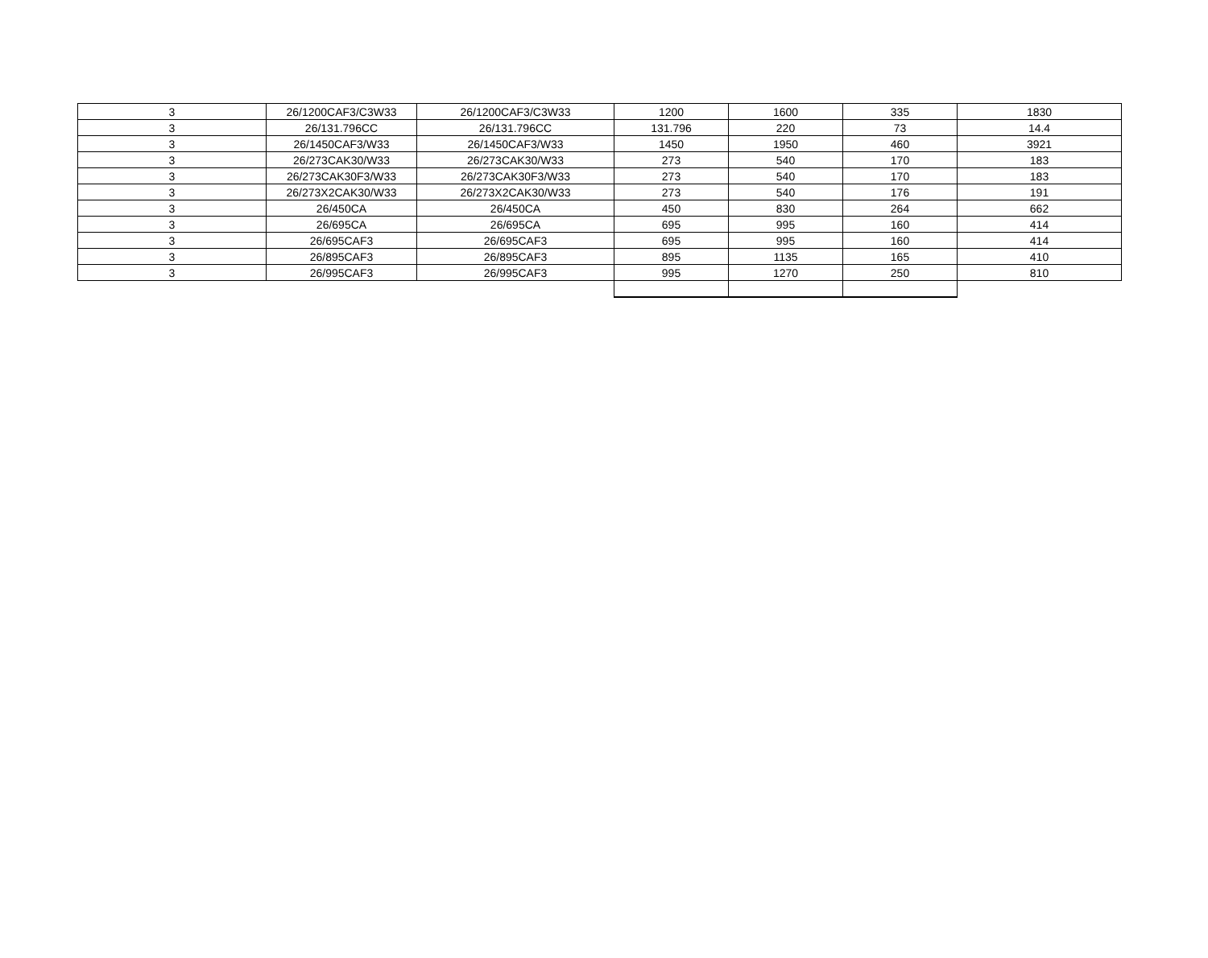| 3 | 26/1200CAF3/C3W33 | 26/1200CAF3/C3W33 | 1200 | 1600 | 335 | 1830 |
| 3 | 26/131.796CC | 26/131.796CC | 131.796 | 220 | 73 | 14.4 |
| 3 | 26/1450CAF3/W33 | 26/1450CAF3/W33 | 1450 | 1950 | 460 | 3921 |
| 3 | 26/273CAK30/W33 | 26/273CAK30/W33 | 273 | 540 | 170 | 183 |
| 3 | 26/273CAK30F3/W33 | 26/273CAK30F3/W33 | 273 | 540 | 170 | 183 |
| 3 | 26/273X2CAK30/W33 | 26/273X2CAK30/W33 | 273 | 540 | 176 | 191 |
| 3 | 26/450CA | 26/450CA | 450 | 830 | 264 | 662 |
| 3 | 26/695CA | 26/695CA | 695 | 995 | 160 | 414 |
| 3 | 26/695CAF3 | 26/695CAF3 | 695 | 995 | 160 | 414 |
| 3 | 26/895CAF3 | 26/895CAF3 | 895 | 1135 | 165 | 410 |
| 3 | 26/995CAF3 | 26/995CAF3 | 995 | 1270 | 250 | 810 |